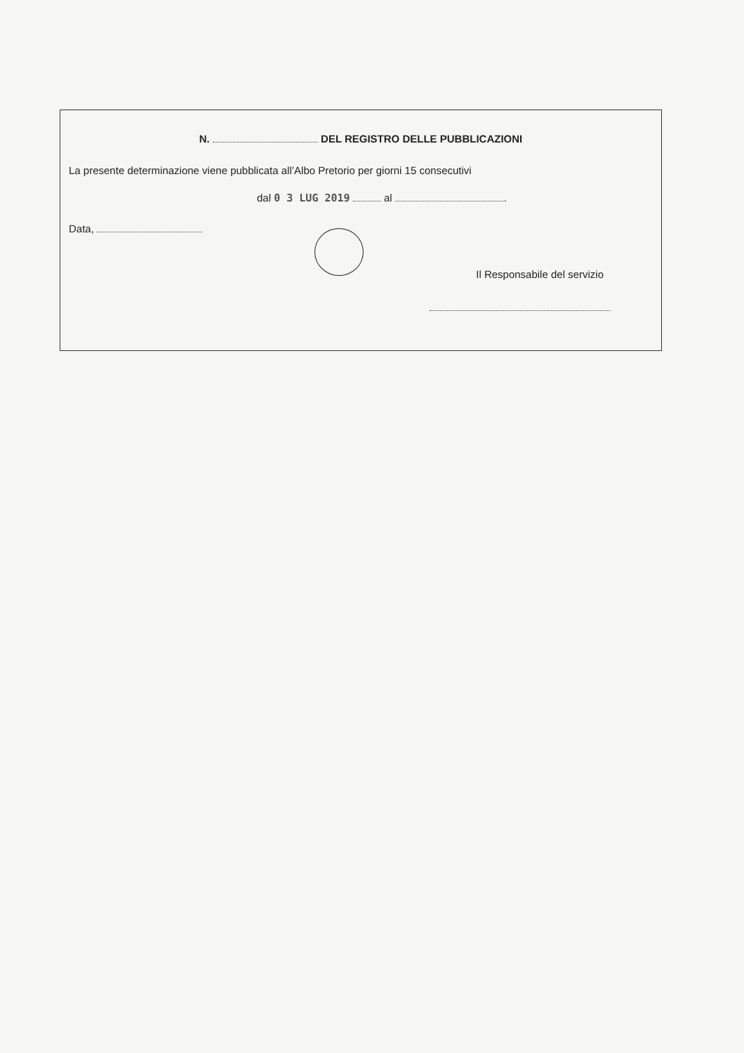N. DEL REGISTRO DELLE PUBBLICAZIONI
La presente determinazione viene pubblicata all’Albo Pretorio per giorni 15 consecutivi
dal 0 3 LUG 2019 al .
Data,
Il Responsabile del servizio